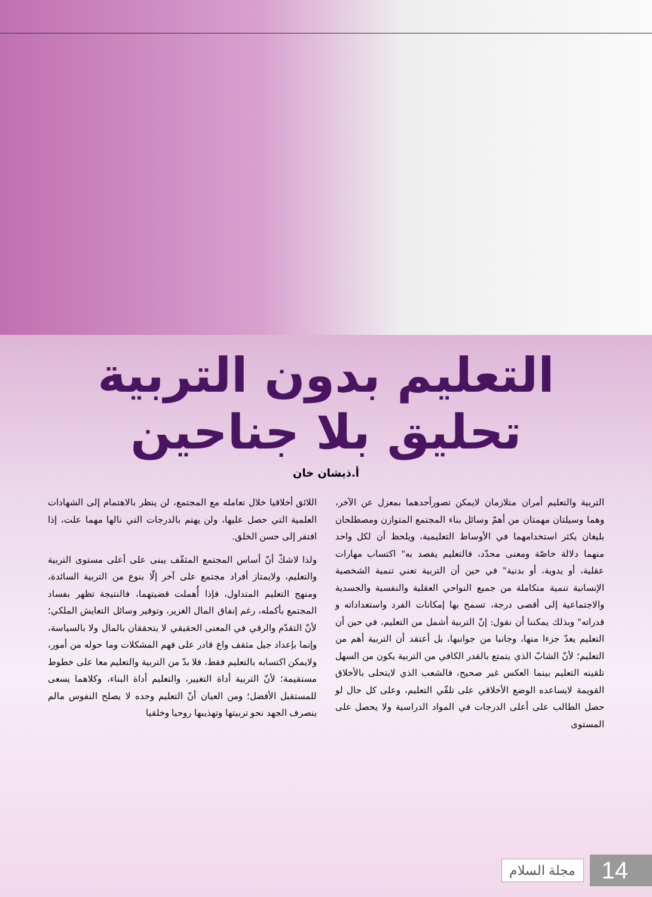التعليم بدون التربية
تحليق بلا جناحين
أ.ذيشان خان
التربية والتعليم أمران متلازمان لايمكن تصورأحدهما بمعزل عن الآخر، وهما وسيلتان مهمتان من أهمّ وسائل بناء المجتمع المتوازن ومصطلحان بليغان يكثر استخدامهما في الأوساط التعليمية، ويلحظ أن لكل واحد منهما دلالة خاصّة ومعنى محدّد، فالتعليم يقصد به" اكتساب مهارات عقلية، أو يدوية، أو بدنية" في حين أن التربية تعني تنمية الشخصية الإنسانية تنمية متكاملة من جميع النواحي العقلية والنفسية والجسدية والاجتماعية إلى أقصى درجة، تسمح بها إمكانات الفرد واستعداداته و قدراته" وبذلك يمكننا أن نقول: إنّ التربية أشمل من التعليم، في حين أن التعليم يعدّ جزءا منها، وجانبا من جوانبها، بل أعتقد أن التربية أهم من التعليم؛ لأنّ الشابّ الذي يتمتع بالقدر الكافي من التربية يكون من السهل تلقينه التعليم بينما العكس غير صحيح، فالشعب الذي لايتحلى بالأخلاق القويمة لايساعده الوضع الأخلاقي على تلقّي التعليم، وعلى كل حال لو حصل الطالب على أعلى الدرجات في المواد الدراسية ولا يحصل على المستوى
اللائق أخلاقيا خلال تعامله مع المجتمع، لن ينظر بالاهتمام إلى الشهادات العلمية التي حصل عليها، ولن يهتم بالدرجات التي نالها مهما علت، إذا افتقر إلى حسن الخلق.
ولذا لاشكّ أنّ أساس المجتمع المثقّف يبنى على أعلى مستوى التربية والتعليم، ولايمتاز أفراد مجتمع على آخر إلّا بنوع من التربية السائدة، ومنهج التعليم المتداول، فإذا أُهملت قضيتهما، فالنتيجة تظهر بفساد المجتمع بأكمله، رغم إنفاق المال الغزير، وتوفير وسائل التعايش الملكي؛ لأنّ التقدّم والرقي في المعنى الحقيقي لا يتحققان بالمال ولا بالسياسة، وإنما بإعداد جيل مثقف واع قادر على فهم المشكلات وما حوله من أمور، ولايمكن اكتسابه بالتعليم فقط، فلا بدّ من التربية والتعليم معا على خطوط مستقيمة؛ لأنّ التربية أداة التغيير، والتعليم أداة البناء، وكلاهما يسعى للمستقبل الأفضل؛ ومن العيان أنّ التعليم وحده لا يصلح النفوس مالم ينصرف الجهد نحو تربيتها وتهذيبها روحيا وخلقيا
14 مجلة السلام